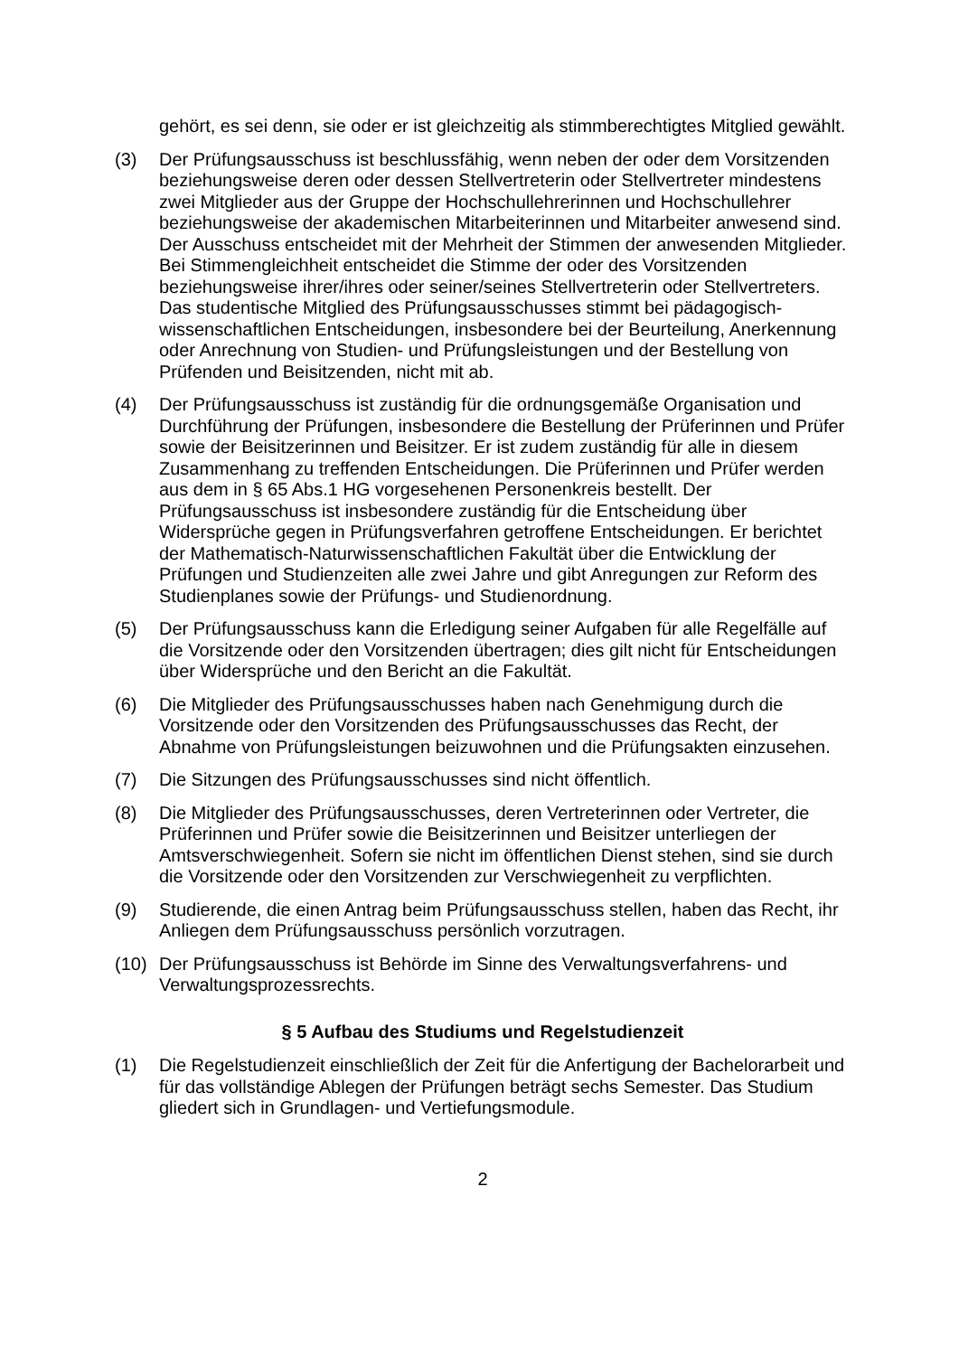gehört, es sei denn, sie oder er ist gleichzeitig als stimmberechtigtes Mitglied gewählt.
(3) Der Prüfungsausschuss ist beschlussfähig, wenn neben der oder dem Vorsit­zenden beziehungsweise deren oder dessen Stellvertreterin oder Stellvertreter mindestens zwei Mitglieder aus der Gruppe der Hochschullehrerinnen und Hochschullehrer beziehungsweise der akademischen Mitarbeiterinnen und Mit­arbeiter anwesend sind. Der Ausschuss entscheidet mit der Mehrheit der Stim­men der anwesenden Mitglieder. Bei Stimmengleichheit entscheidet die Stimme der oder des Vorsitzenden beziehungsweise ihrer/ihres oder seiner/seines Stellvertreterin oder Stellvertreters. Das studentische Mitglied des Prüfungsaus­schusses stimmt bei pädagogisch-wissenschaftlichen Entscheidungen, insbe­sondere bei der Beurteilung, Anerkennung oder Anrechnung von Studien- und Prüfungsleistungen und der Bestellung von Prüfenden und Beisitzenden, nicht mit ab.
(4) Der Prüfungsausschuss ist zuständig für die ordnungsgemäße Organisation und Durchführung der Prüfungen, insbesondere die Bestellung der Prüferinnen und Prüfer sowie der Beisitzerinnen und Beisitzer. Er ist zudem zuständig für alle in diesem Zusammenhang zu treffenden Entscheidungen. Die Prüferinnen und Prüfer werden aus dem in § 65 Abs.1 HG vorgesehenen Personenkreis bestellt. Der Prüfungsausschuss ist insbesondere zuständig für die Entscheidung über Widersprüche gegen in Prüfungsverfahren getroffene Entscheidungen. Er be­richtet der Mathematisch-Naturwissenschaftlichen Fakultät über die Entwicklung der Prüfungen und Studienzeiten alle zwei Jahre und gibt Anregungen zur Re­form des Studienplanes sowie der Prüfungs- und Studienordnung.
(5) Der Prüfungsausschuss kann die Erledigung seiner Aufgaben für alle Regelfälle auf die Vorsitzende oder den Vorsitzenden übertragen; dies gilt nicht für Ent­scheidungen über Widersprüche und den Bericht an die Fakultät.
(6) Die Mitglieder des Prüfungsausschusses haben nach Genehmigung durch die Vorsitzende oder den Vorsitzenden des Prüfungsausschusses das Recht, der Abnahme von Prüfungsleistungen beizuwohnen und die Prüfungsakten einzu­sehen.
(7) Die Sitzungen des Prüfungsausschusses sind nicht öffentlich.
(8) Die Mitglieder des Prüfungsausschusses, deren Vertreterinnen oder Vertreter, die Prüferinnen und Prüfer sowie die Beisitzerinnen und Beisitzer unterliegen der Amtsverschwiegenheit. Sofern sie nicht im öffentlichen Dienst stehen, sind sie durch die Vorsitzende oder den Vorsitzenden zur Verschwiegenheit zu ver­pflichten.
(9) Studierende, die einen Antrag beim Prüfungsausschuss stellen, haben das Recht, ihr Anliegen dem Prüfungsausschuss persönlich vorzutragen.
(10) Der Prüfungsausschuss ist Behörde im Sinne des Verwaltungsverfahrens- und Verwaltungsprozessrechts.
§ 5 Aufbau des Studiums und Regelstudienzeit
(1) Die Regelstudienzeit einschließlich der Zeit für die Anfertigung der Bachelorar­beit und für das vollständige Ablegen der Prüfungen beträgt sechs Semester. Das Studium gliedert sich in Grundlagen- und Vertiefungsmodule.
2